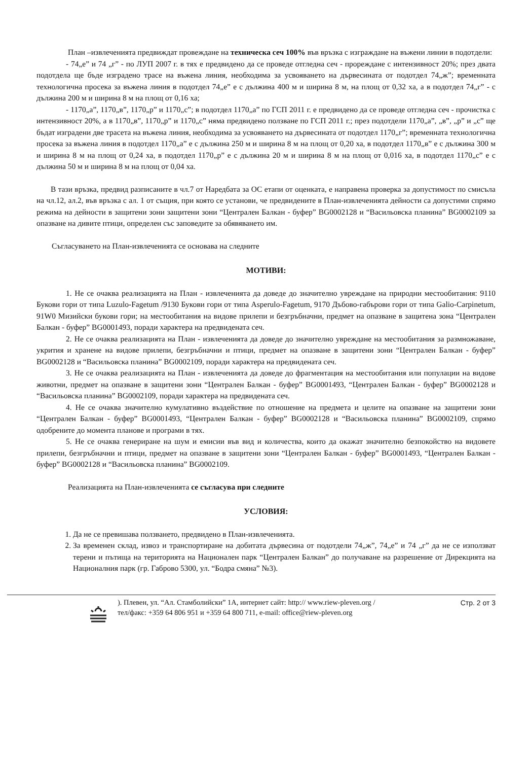План –извлеченията предвиждат провеждане на техническа сеч 100% във връзка с изграждане на въжени линии в подотдели:
- 74„е” и 74 „г” - по ЛУП 2007 г. в тях е предвидено да се проведе отгледна сеч - прореждане с интензивност 20%; през двата подотдела ще бъде изградено трасе на въжена линия, необходима за усвояването на дървесината от подотдел 74„ж”; временната технологична просека за въжена линия в подотдел 74„е” е с дължина 400 м и ширина 8 м, на площ от 0,32 ха, а в подотдел 74„г” - с дължина 200 м и ширина 8 м на площ от 0,16 ха;
- 1170„а”, 1170„в”, 1170„р” и 1170„с”; в подотдел 1170„а” по ГСП 2011 г. е предвидено да се проведе отгледна сеч - прочистка с интензивност 20%, а в 1170„в”, 1170„р” и 1170„с” няма предвидено ползване по ГСП 2011 г.; през подотдели 1170„а”, „в”, „р” и „с” ще бъдат изградени две трасета на въжена линия, необходима за усвояването на дървесината от подотдел 1170„г”; временната технологична просека за въжена линия в подотдел 1170„а” е с дължина 250 м и ширина 8 м на площ от 0,20 ха, в подотдел 1170„в” е с дължина 300 м и ширина 8 м на площ от 0,24 ха, в подотдел 1170„р” е с дължина 20 м и ширина 8 м на площ от 0,016 ха, в подотдел 1170„с” е с дължина 50 м и ширина 8 м на площ от 0,04 ха.
В тази връзка, предвид разписаните в чл.7 от Наредбата за ОС етапи от оценката, е направена проверка за допустимост по смисъла на чл.12, ал.2, във връзка с ал. 1 от същия, при която се установи, че предвидените в План-извлеченията дейности са допустими спрямо режима на дейности в защитени зони защитени зони “Централен Балкан - буфер” BG0002128 и “Васильовска планина” BG0002109 за опазване на дивите птици, определен със заповедите за обявяването им.
Съгласуването на План-извлеченията се основава на следните
МОТИВИ:
1. Не се очаква реализацията на План - извлеченията да доведе до значително увреждане на природни местообитания: 9110 Букови гори от типа Luzulo-Fagetum /9130 Букови гори от типа Asperulo-Fagetum, 9170 Дъбово-габърови гори от типа Galio-Carpinetum, 91W0 Мизийски букови гори; на местообитания на видове прилепи и безгръбначни, предмет на опазване в защитена зона “Централен Балкан - буфер” BG0001493, поради характера на предвидената сеч.
2. Не се очаква реализацията на План - извлеченията да доведе до значително увреждане на местообитания за размножаване, укрития и хранене на видове прилепи, безгръбначни и птици, предмет на опазване в защитени зони “Централен Балкан - буфер” BG0002128 и “Васильовска планина” BG0002109, поради характера на предвидената сеч.
3. Не се очаква реализацията на План - извлеченията да доведе до фрагментация на местообитания или популации на видове животни, предмет на опазване в защитени зони “Централен Балкан - буфер” BG0001493, “Централен Балкан - буфер” BG0002128 и “Васильовска планина” BG0002109, поради характера на предвидената сеч.
4. Не се очаква значително кумулативно въздействие по отношение на предмета и целите на опазване на защитени зони “Централен Балкан - буфер” BG0001493, “Централен Балкан - буфер” BG0002128 и “Васильовска планина” BG0002109, спрямо одобрените до момента планове и програми в тях.
5. Не се очаква генериране на шум и емисии във вид и количества, които да окажат значително безпокойство на видовете прилепи, безгръбначни и птици, предмет на опазване в защитени зони “Централен Балкан - буфер” BG0001493, “Централен Балкан - буфер” BG0002128 и “Васильовска планина” BG0002109.
Реализацията на План-извлеченията се съгласува при следните
УСЛОВИЯ:
1. Да не се превишава ползването, предвидено в План-извлеченията.
2. За временен склад, извоз и транспортиране на добитата дървесина от подотдели 74„ж”, 74„е” и 74 „г” да не се използват терени и пътища на територията на Национален парк “Централен Балкан” до получаване на разрешение от Дирекцията на Националния парк (гр. Габрово 5300, ул. “Бодра смяна” №3).
). Плевен, ул. “Ал. Стамболийски” 1А, интернет сайт: http:// www.riew-pleven.org /
тел/факс: +359 64 806 951 и +359 64 800 711, e-mail: office@riew-pleven.org
Стр. 2 от 3